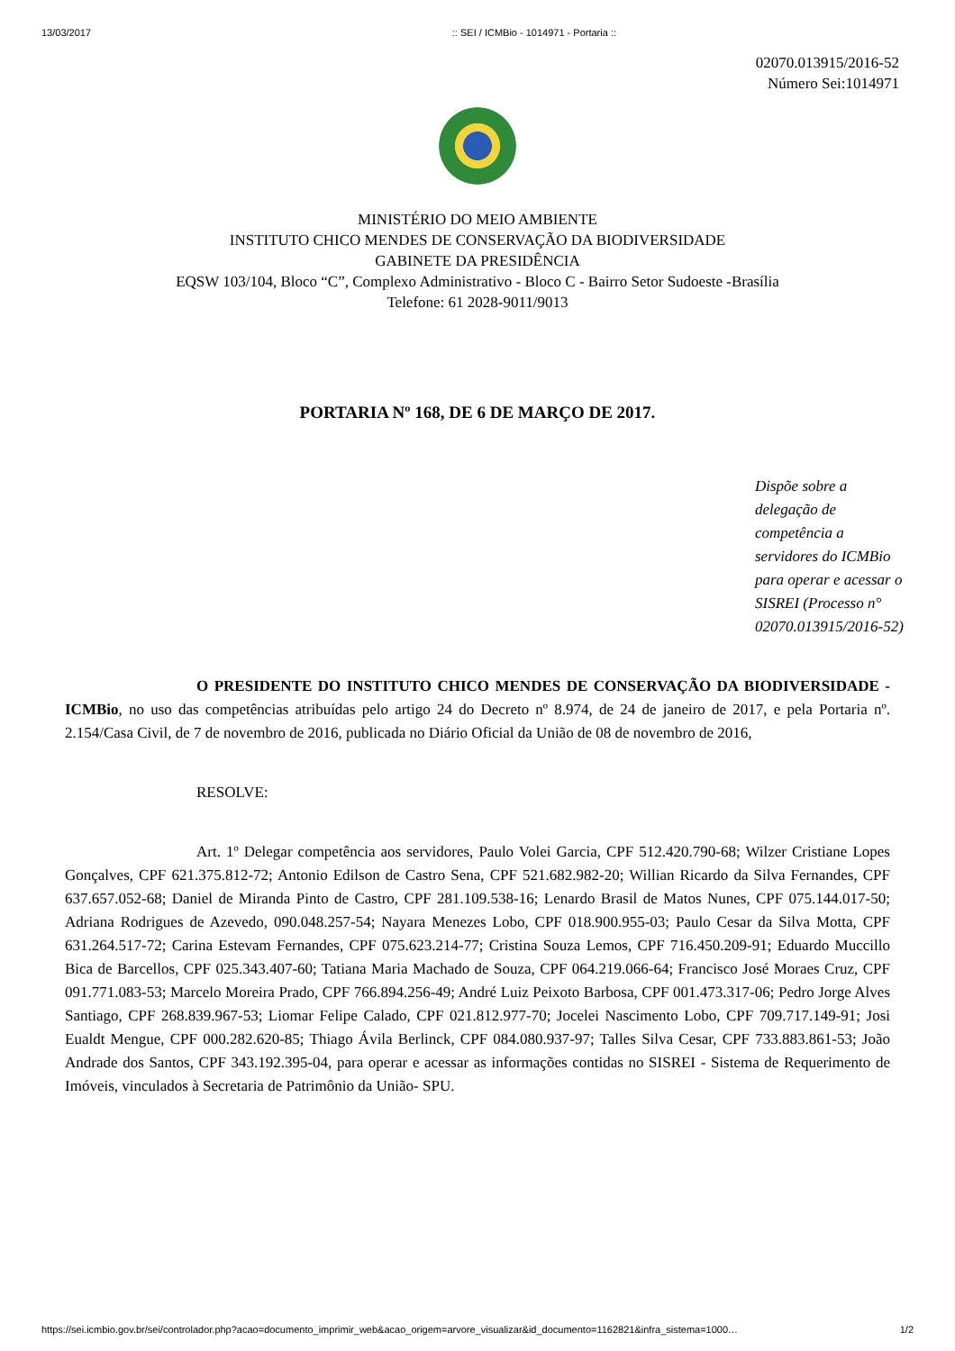13/03/2017:: SEI / ICMBio - 1014971 - Portaria ::
02070.013915/2016-52
Número Sei:1014971
MINISTÉRIO DO MEIO AMBIENTE
INSTITUTO CHICO MENDES DE CONSERVAÇÃO DA BIODIVERSIDADE
GABINETE DA PRESIDÊNCIA
EQSW 103/104, Bloco “C”, Complexo Administrativo - Bloco C - Bairro Setor Sudoeste -Brasília
Telefone: 61 2028-9011/9013
PORTARIA Nº 168, DE 6 DE MARÇO DE 2017.
Dispõe sobre a delegação de competência a servidores do ICMBio para operar e acessar o SISREI (Processo n° 02070.013915/2016-52)
O PRESIDENTE DO INSTITUTO CHICO MENDES DE CONSERVAÇÃO DA BIODIVERSIDADE - ICMBio, no uso das competências atribuídas pelo artigo 24 do Decreto nº 8.974, de 24 de janeiro de 2017, e pela Portaria nº. 2.154/Casa Civil, de 7 de novembro de 2016, publicada no Diário Oficial da União de 08 de novembro de 2016,
RESOLVE:
Art. 1º Delegar competência aos servidores, Paulo Volei Garcia, CPF 512.420.790-68; Wilzer Cristiane Lopes Gonçalves, CPF 621.375.812-72; Antonio Edilson de Castro Sena, CPF 521.682.982-20; Willian Ricardo da Silva Fernandes, CPF 637.657.052-68; Daniel de Miranda Pinto de Castro, CPF 281.109.538-16; Lenardo Brasil de Matos Nunes, CPF 075.144.017-50; Adriana Rodrigues de Azevedo, 090.048.257-54; Nayara Menezes Lobo, CPF 018.900.955-03; Paulo Cesar da Silva Motta, CPF 631.264.517-72; Carina Estevam Fernandes, CPF 075.623.214-77; Cristina Souza Lemos, CPF 716.450.209-91; Eduardo Muccillo Bica de Barcellos, CPF 025.343.407-60; Tatiana Maria Machado de Souza, CPF 064.219.066-64; Francisco José Moraes Cruz, CPF 091.771.083-53; Marcelo Moreira Prado, CPF 766.894.256-49; André Luiz Peixoto Barbosa, CPF 001.473.317-06; Pedro Jorge Alves Santiago, CPF 268.839.967-53; Liomar Felipe Calado, CPF 021.812.977-70; Jocelei Nascimento Lobo, CPF 709.717.149-91; Josi Eualdt Mengue, CPF 000.282.620-85; Thiago Ávila Berlinck, CPF 084.080.937-97; Talles Silva Cesar, CPF 733.883.861-53; João Andrade dos Santos, CPF 343.192.395-04, para operar e acessar as informações contidas no SISREI - Sistema de Requerimento de Imóveis, vinculados à Secretaria de Patrimônio da União- SPU.
https://sei.icmbio.gov.br/sei/controlador.php?acao=documento_imprimir_web&acao_origem=arvore_visualizar&id_documento=1162821&infra_sistema=1000… 1/2